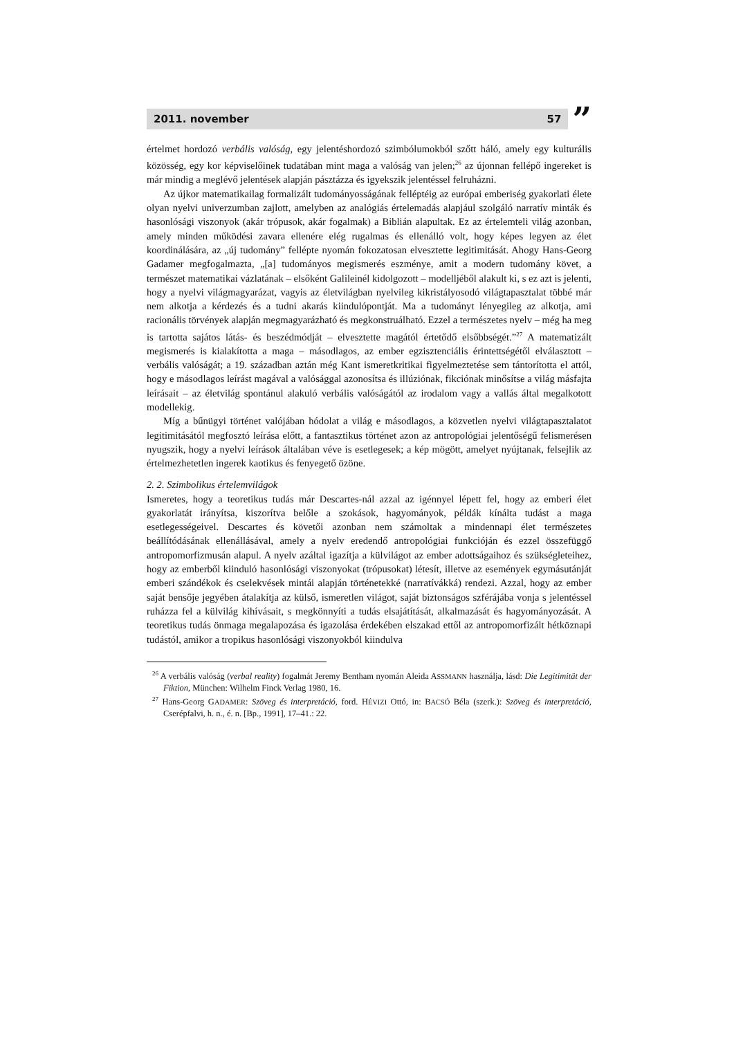2011. november 57
”
értelmet hordozó verbális valóság, egy jelentéshordozó szimbólumokból szőtt háló, amely egy kulturális közösség, egy kor képviselőinek tudatában mint maga a valóság van jelen;<sup>26</sup> az újonnan fellépő ingereket is már mindig a meglévő jelentések alapján pásztázza és igyekszik jelentéssel felruházni.
Az újkor matematikailag formalizált tudományosságának felléptéig az európai emberiség gyakorlati élete olyan nyelvi univerzumban zajlott, amelyben az analógiás értelemadás alapjául szolgáló narratív minták és hasonlósági viszonyok (akár trópusok, akár fogalmak) a Biblián alapultak. Ez az értelemteli világ azonban, amely minden működési zavara ellenére elég rugalmas és ellenálló volt, hogy képes legyen az élet koordinálására, az „új tudomány” fellépte nyomán fokozatosan elvesztette legitimitását. Ahogy Hans-Georg Gadamer megfogalmazta, „[a] tudományos megismerés eszménye, amit a modern tudomány követ, a természet matematikai vázlatának – elsőként Galileinél kidolgozott – modelljéből alakult ki, s ez azt is jelenti, hogy a nyelvi világmagyarázat, vagyis az életvilágban nyelvileg kikristályosodó világtapasztalat többé már nem alkotja a kérdezés és a tudni akarás kiindulópontját. Ma a tudományt lényegileg az alkotja, ami racionális törvények alapján megmagyarázható és megkonstruálható. Ezzel a természetes nyelv – még ha meg is tartotta sajátos látás- és beszédmódját – elvesztette magától értetődő elsőbbségét.”<sup>27</sup> A matematizált megismerés is kialakította a maga – másodlagos, az ember egzisztenciális érintettségétől elválasztott – verbális valóságát; a 19. században aztán még Kant ismeretkritikai figyelmeztetése sem tántorította el attól, hogy e másodlagos leírást magával a valósággal azonosítsa és illúziónak, fikciónak minősítse a világ másfajta leírásait – az életvilág spontánul alakuló verbális valóságától az irodalom vagy a vallás által megalkotott modellekig.
Míg a bűnügyi történet valójában hódolat a világ e másodlagos, a közvetlen nyelvi világtapasztalatot legitimitásától megfosztó leírása előtt, a fantasztikus történet azon az antropológiai jelentőségű felismerésen nyugszik, hogy a nyelvi leírások általában véve is esetlegesek; a kép mögött, amelyet nyújtanak, felsejlik az értelmezhetetlen ingerek kaotikus és fenyegető özöne.
2. 2. Szimbolikus értelemvilágok
Ismeretes, hogy a teoretikus tudás már Descartes-nál azzal az igénnyel lépett fel, hogy az emberi élet gyakorlatát irányítsa, kiszorítva belőle a szokások, hagyományok, példák kínálta tudást a maga esetlegességeivel. Descartes és követői azonban nem számoltak a mindennapi élet természetes beállítódásának ellenállásával, amely a nyelv eredendő antropológiai funkcióján és ezzel összefüggő antropomorfizmusán alapul. A nyelv azáltal igazítja a külvilágot az ember adottságaihoz és szükségleteihez, hogy az emberből kiinduló hasonlósági viszonyokat (trópusokat) létesít, illetve az események egymásutánját emberi szándékok és cselekvések mintái alapján történetekké (narratívákká) rendezi. Azzal, hogy az ember saját bensője jegyében átalakítja az külső, ismeretlen világot, saját biztonságos szférájába vonja s jelentéssel ruházza fel a külvilág kihívásait, s megkönnyíti a tudás elsajátítását, alkalmazását és hagyományozását. A teoretikus tudás önmaga megalapozása és igazolása érdekében elszakad ettől az antropomorfizált hétköznapi tudástól, amikor a tropikus hasonlósági viszonyokból kiindulva
<sup>26</sup> A verbális valóság (verbal reality) fogalmát Jeremy Bentham nyomán Aleida ASSMANN használja, lásd: Die Legitimität der Fiktion, München: Wilhelm Finck Verlag 1980, 16.
<sup>27</sup> Hans-Georg GADAMER: Szöveg és interpretáció, ford. HÉVIZI Ottó, in: BACSÓ Béla (szerk.): Szöveg és interpretáció, Cserépfalvi, h. n., é. n. [Bp., 1991], 17–41.: 22.